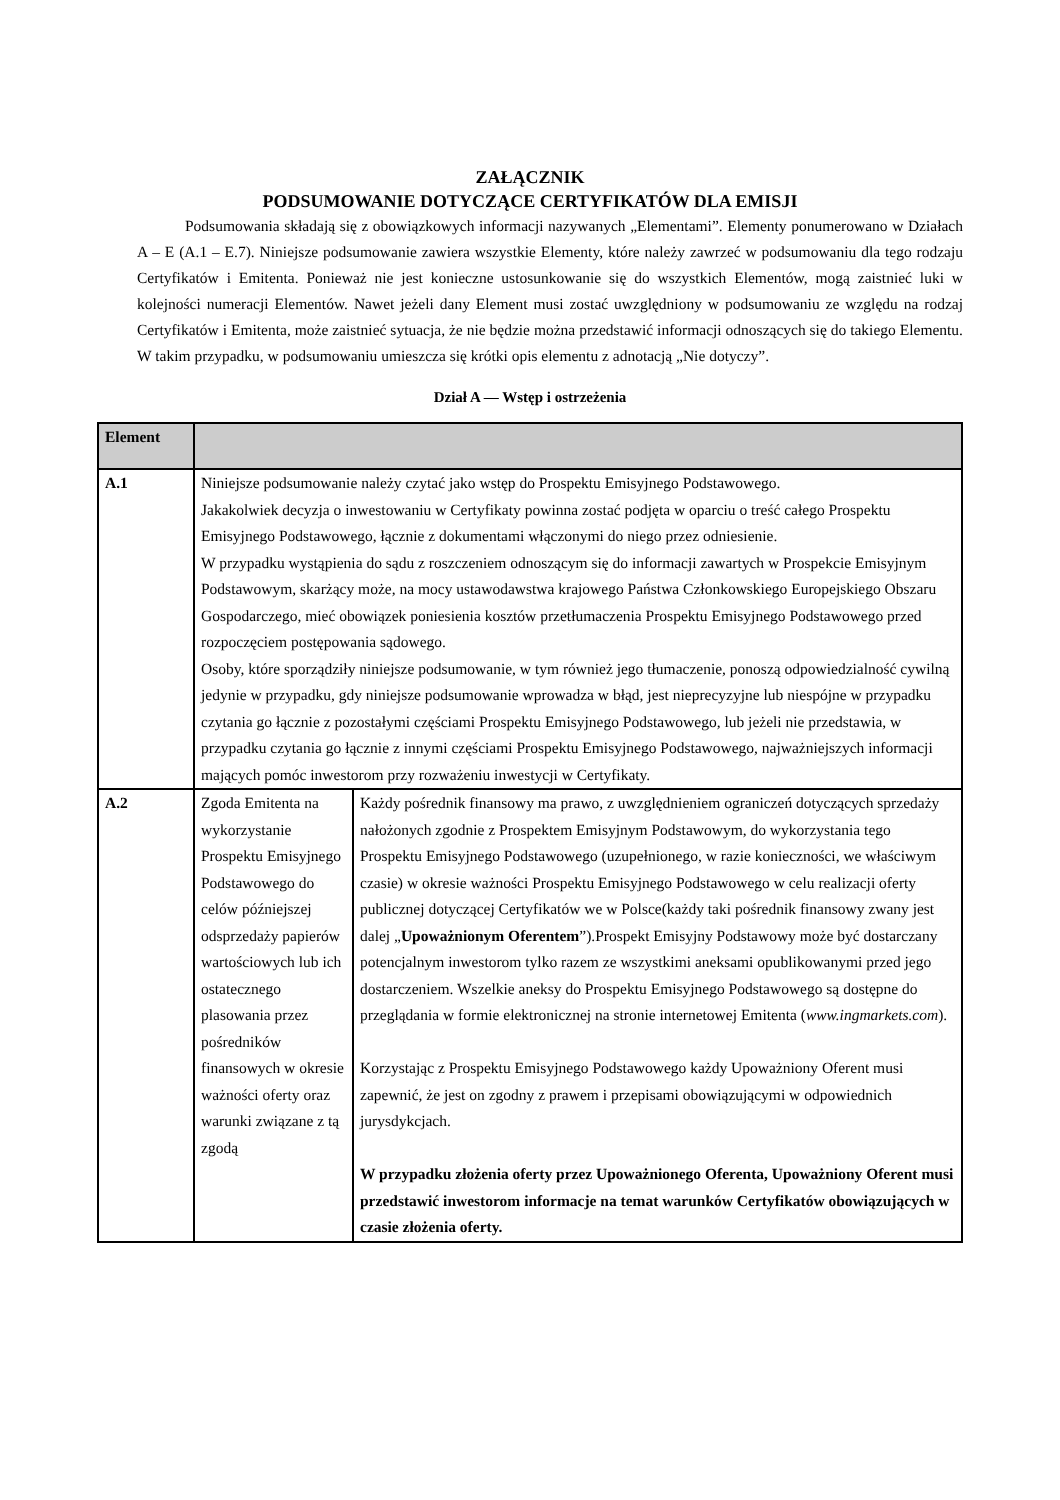ZAŁĄCZNIK
PODSUMOWANIE DOTYCZĄCE CERTYFIKATÓW DLA EMISJI
Podsumowania składają się z obowiązkowych informacji nazywanych „Elementami”. Elementy ponumerowano w Działach A – E (A.1 – E.7). Niniejsze podsumowanie zawiera wszystkie Elementy, które należy zawrzeć w podsumowaniu dla tego rodzaju Certyfikatów i Emitenta. Ponieważ nie jest konieczne ustosunkowanie się do wszystkich Elementów, mogą zaistnieć luki w kolejności numeracji Elementów. Nawet jeżeli dany Element musi zostać uwzględniony w podsumowaniu ze względu na rodzaj Certyfikatów i Emitenta, może zaistnieć sytuacja, że nie będzie można przedstawić informacji odnoszących się do takiego Elementu. W takim przypadku, w podsumowaniu umieszcza się krótki opis elementu z adnotacją „Nie dotyczy”.
Dział A — Wstęp i ostrzeżenia
| Element | | |
| --- | --- | --- |
| A.1 | Niniejsze podsumowanie należy czytać jako wstęp do Prospektu Emisyjnego Podstawowego. Jakakolwiek decyzja o inwestowaniu w Certyfikaty powinna zostać podjęta w oparciu o treść całego Prospektu Emisyjnego Podstawowego, łącznie z dokumentami włączonymi do niego przez odniesienie. W przypadku wystąpienia do sądu z roszczeniem odnoszącym się do informacji zawartych w Prospekcie Emisyjnym Podstawowym, skarżący może, na mocy ustawodawstwa krajowego Państwa Członkowskiego Europejskiego Obszaru Gospodarczego, mieć obowiązek poniesienia kosztów przetłumaczenia Prospektu Emisyjnego Podstawowego przed rozpoczęciem postępowania sądowego. Osoby, które sporządziły niniejsze podsumowanie, w tym również jego tłumaczenie, ponoszą odpowiedzialność cywilną jedynie w przypadku, gdy niniejsze podsumowanie wprowadza w błąd, jest nieprecyzyjne lub niespójne w przypadku czytania go łącznie z pozostałymi częściami Prospektu Emisyjnego Podstawowego, lub jeżeli nie przedstawia, w przypadku czytania go łącznie z innymi częściami Prospektu Emisyjnego Podstawowego, najważniejszych informacji mających pomóc inwestorom przy rozważeniu inwestycji w Certyfikaty. | |
| A.2 | Zgoda Emitenta na wykorzystanie Prospektu Emisyjnego Podstawowego do celów późniejszej odsprzedaży papierów wartościowych lub ich ostatecznego plasowania przez pośredników finansowych w okresie ważności oferty oraz warunki związane z tą zgodą | Każdy pośrednik finansowy ma prawo, z uwzględnieniem ograniczeń dotyczących sprzedaży nałożonych zgodnie z Prospektem Emisyjnym Podstawowym, do wykorzystania tego Prospektu Emisyjnego Podstawowego (uzupełnionego, w razie konieczności, we właściwym czasie) w okresie ważności Prospektu Emisyjnego Podstawowego w celu realizacji oferty publicznej dotyczącej Certyfikatów we w Polsce(każdy taki pośrednik finansowy zwany jest dalej „ Upoważnionym Oferentem ”).Prospekt Emisyjny Podstawowy może być dostarczany potencjalnym inwestorom tylko razem ze wszystkimi aneksami opublikowanymi przed jego dostarczeniem. Wszelkie aneksy do Prospektu Emisyjnego Podstawowego są dostępne do przeglądania w formie elektronicznej na stronie internetowej Emitenta ( www.ingmarkets.com ). Korzystając z Prospektu Emisyjnego Podstawowego każdy Upoważniony Oferent musi zapewnić, że jest on zgodny z prawem i przepisami obowiązującymi w odpowiednich jurysdykcjach. W przypadku złożenia oferty przez Upoważnionego Oferenta, Upoważniony Oferent musi przedstawić inwestorom informacje na temat warunków Certyfikatów obowiązujących w czasie złożenia oferty. |